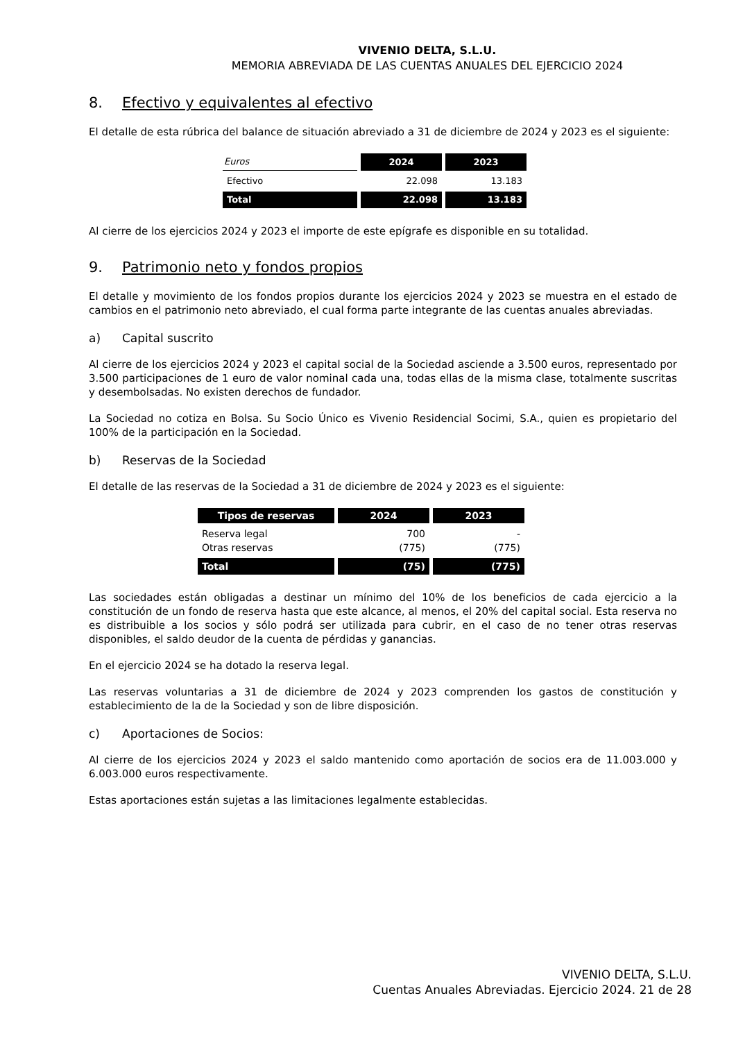VIVENIO DELTA, S.L.U.
MEMORIA ABREVIADA DE LAS CUENTAS ANUALES DEL EJERCICIO 2024
8. Efectivo y equivalentes al efectivo
El detalle de esta rúbrica del balance de situación abreviado a 31 de diciembre de 2024 y 2023 es el siguiente:
| Euros | 2024 | 2023 |
| --- | --- | --- |
| Efectivo | 22.098 | 13.183 |
| Total | 22.098 | 13.183 |
Al cierre de los ejercicios 2024 y 2023 el importe de este epígrafe es disponible en su totalidad.
9. Patrimonio neto y fondos propios
El detalle y movimiento de los fondos propios durante los ejercicios 2024 y 2023 se muestra en el estado de cambios en el patrimonio neto abreviado, el cual forma parte integrante de las cuentas anuales abreviadas.
a) Capital suscrito
Al cierre de los ejercicios 2024 y 2023 el capital social de la Sociedad asciende a 3.500 euros, representado por 3.500 participaciones de 1 euro de valor nominal cada una, todas ellas de la misma clase, totalmente suscritas y desembolsadas. No existen derechos de fundador.
La Sociedad no cotiza en Bolsa. Su Socio Único es Vivenio Residencial Socimi, S.A., quien es propietario del 100% de la participación en la Sociedad.
b) Reservas de la Sociedad
El detalle de las reservas de la Sociedad a 31 de diciembre de 2024 y 2023 es el siguiente:
| Tipos de reservas | 2024 | 2023 |
| --- | --- | --- |
| Reserva legal Otras reservas | 700 (775) | - (775) |
| Total | (75) | (775) |
Las sociedades están obligadas a destinar un mínimo del 10% de los beneficios de cada ejercicio a la constitución de un fondo de reserva hasta que este alcance, al menos, el 20% del capital social. Esta reserva no es distribuible a los socios y sólo podrá ser utilizada para cubrir, en el caso de no tener otras reservas disponibles, el saldo deudor de la cuenta de pérdidas y ganancias.
En el ejercicio 2024 se ha dotado la reserva legal.
Las reservas voluntarias a 31 de diciembre de 2024 y 2023 comprenden los gastos de constitución y establecimiento de la de la Sociedad y son de libre disposición.
c) Aportaciones de Socios:
Al cierre de los ejercicios 2024 y 2023 el saldo mantenido como aportación de socios era de 11.003.000 y 6.003.000 euros respectivamente.
Estas aportaciones están sujetas a las limitaciones legalmente establecidas.
VIVENIO DELTA, S.L.U.
Cuentas Anuales Abreviadas. Ejercicio 2024. 21 de 28